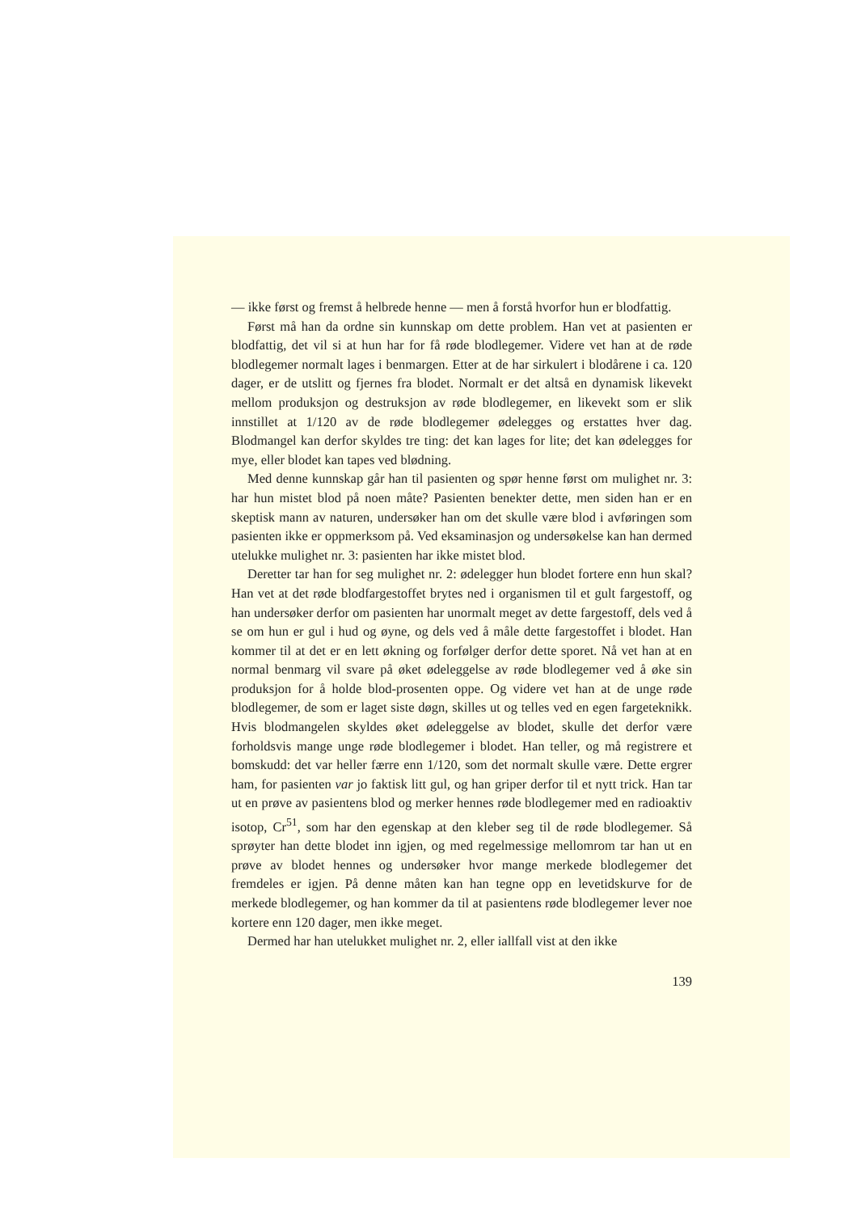— ikke først og fremst å helbrede henne — men å forstå hvorfor hun er blodfattig.
Først må han da ordne sin kunnskap om dette problem. Han vet at pasienten er blodfattig, det vil si at hun har for få røde blodlegemer. Videre vet han at de røde blodlegemer normalt lages i benmargen. Etter at de har sirkulert i blodårene i ca. 120 dager, er de utslitt og fjernes fra blodet. Normalt er det altså en dynamisk likevekt mellom produksjon og destruksjon av røde blodlegemer, en likevekt som er slik innstillet at 1/120 av de røde blodlegemer ødelegges og erstattes hver dag. Blodmangel kan derfor skyldes tre ting: det kan lages for lite; det kan ødelegges for mye, eller blodet kan tapes ved blødning.
Med denne kunnskap går han til pasienten og spør henne først om mulighet nr. 3: har hun mistet blod på noen måte? Pasienten benekter dette, men siden han er en skeptisk mann av naturen, undersøker han om det skulle være blod i avføringen som pasienten ikke er oppmerksom på. Ved eksaminasjon og undersøkelse kan han dermed utelukke mulighet nr. 3: pasienten har ikke mistet blod.
Deretter tar han for seg mulighet nr. 2: ødelegger hun blodet fortere enn hun skal? Han vet at det røde blodfargestoffet brytes ned i organismen til et gult fargestoff, og han undersøker derfor om pasienten har unormalt meget av dette fargestoff, dels ved å se om hun er gul i hud og øyne, og dels ved å måle dette fargestoffet i blodet. Han kommer til at det er en lett økning og forfølger derfor dette sporet. Nå vet han at en normal benmarg vil svare på øket ødeleggelse av røde blodlegemer ved å øke sin produksjon for å holde blod-prosenten oppe. Og videre vet han at de unge røde blodlegemer, de som er laget siste døgn, skilles ut og telles ved en egen fargeteknikk. Hvis blodmangelen skyldes øket ødeleggelse av blodet, skulle det derfor være forholdsvis mange unge røde blodlegemer i blodet. Han teller, og må registrere et bomskudd: det var heller færre enn 1/120, som det normalt skulle være. Dette ergrer ham, for pasienten var jo faktisk litt gul, og han griper derfor til et nytt trick. Han tar ut en prøve av pasientens blod og merker hennes røde blodlegemer med en radioaktiv isotop, Cr<sup>51</sup>, som har den egenskap at den kleber seg til de røde blodlegemer. Så sprøyter han dette blodet inn igjen, og med regelmessige mellomrom tar han ut en prøve av blodet hennes og undersøker hvor mange merkede blodlegemer det fremdeles er igjen. På denne måten kan han tegne opp en levetidskurve for de merkede blodlegemer, og han kommer da til at pasientens røde blodlegemer lever noe kortere enn 120 dager, men ikke meget.
Dermed har han utelukket mulighet nr. 2, eller iallfall vist at den ikke
139